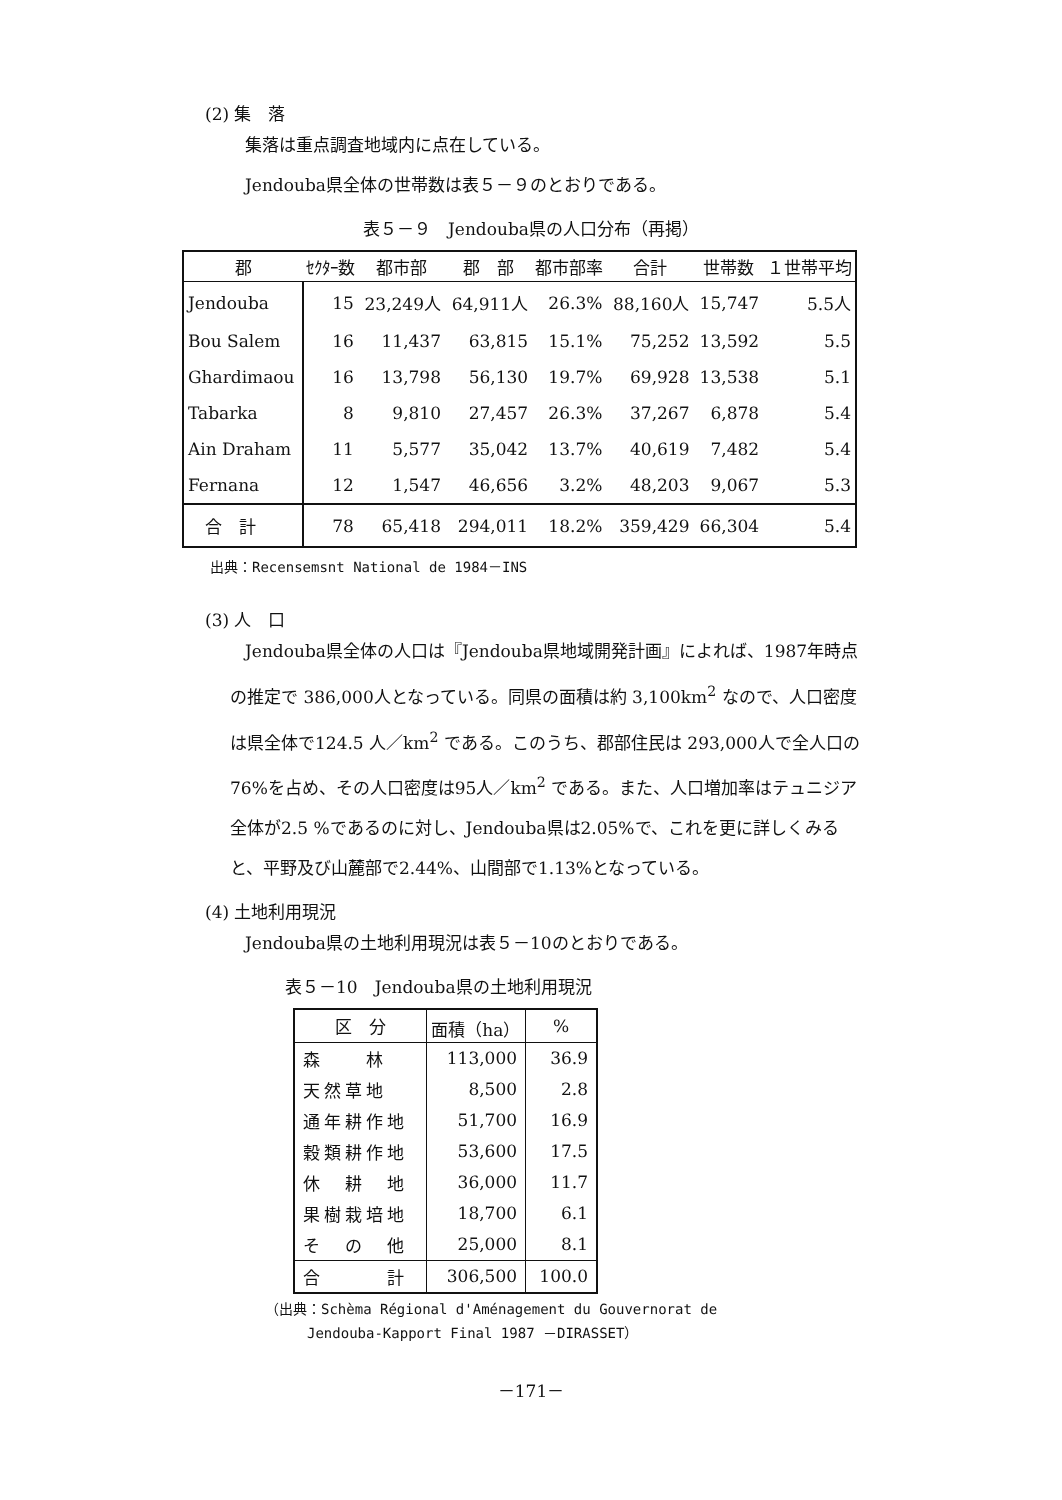(2) 集　落
集落は重点調査地域内に点在している。
Jendouba県全体の世帯数は表５－９のとおりである。
表５－９　Jendouba県の人口分布（再掲）
| 郡 | ｾｸﾀｰ数 | 都市部 | 郡 部 | 都市部率 | 合計 | 世帯数 | １世帯平均 |
| --- | --- | --- | --- | --- | --- | --- | --- |
| Jendouba | 15 | 23,249人 | 64,911人 | 26.3% | 88,160人 | 15,747 | 5.5人 |
| Bou Salem | 16 | 11,437 | 63,815 | 15.1% | 75,252 | 13,592 | 5.5 |
| Ghardimaou | 16 | 13,798 | 56,130 | 19.7% | 69,928 | 13,538 | 5.1 |
| Tabarka | 8 | 9,810 | 27,457 | 26.3% | 37,267 | 6,878 | 5.4 |
| Ain Draham | 11 | 5,577 | 35,042 | 13.7% | 40,619 | 7,482 | 5.4 |
| Fernana | 12 | 1,547 | 46,656 | 3.2% | 48,203 | 9,067 | 5.3 |
| 合 計 | 78 | 65,418 | 294,011 | 18.2% | 359,429 | 66,304 | 5.4 |
出典：Recensemsnt National de 1984－INS
(3) 人　口
Jendouba県全体の人口は『Jendouba県地域開発計画』によれば、1987年時点の推定で 386,000人となっている。同県の面積は約 3,100km<sup>2</sup> なので、人口密度は県全体で124.5 人／km<sup>2</sup> である。このうち、郡部住民は 293,000人で全人口の76%を占め、その人口密度は95人／km<sup>2</sup> である。また、人口増加率はテュニジア全体が2.5 %であるのに対し、Jendouba県は2.05%で、これを更に詳しくみると、平野及び山麓部で2.44%、山間部で1.13%となっている。
(4) 土地利用現況
Jendouba県の土地利用現況は表５－10のとおりである。
表５－10　Jendouba県の土地利用現況
| 区 分 | 面積（ha） | % |
| --- | --- | --- |
| 森 林 | 113,000 | 36.9 |
| 天然草地 | 8,500 | 2.8 |
| 通年耕作地 | 51,700 | 16.9 |
| 穀類耕作地 | 53,600 | 17.5 |
| 休 耕 地 | 36,000 | 11.7 |
| 果樹栽培地 | 18,700 | 6.1 |
| そ の 他 | 25,000 | 8.1 |
| 合 計 | 306,500 | 100.0 |
（出典：Schèma Régional d'Aménagement du Gouvernorat de
　　　Jendouba-Kapport Final 1987 －DIRASSET）
－171－